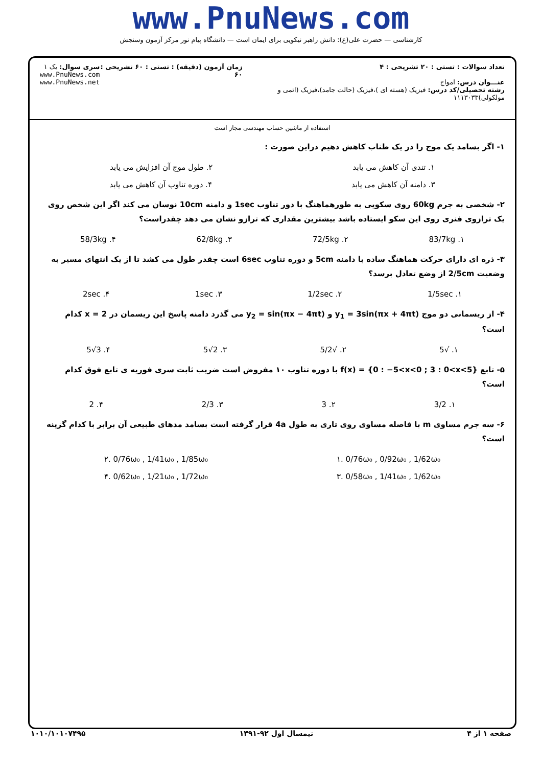www.PnuNews.com
کارشناسی — حضرت علی(ع): دانش راهبر نیکویی برای ایمان است — دانشگاه پیام نور مرکز آزمون وسنجش
تعداد سوالات : تستی : ۲۰ تشریحی : ۴
عنـــوان درس: امواج
رشته تحصیلی/کد درس: فیزیک (هسته ای )،فیزیک (حالت جامد)،فیزیک (اتمی و مولکولی)۱۱۱۳۰۳۳
زمان آزمون (دقیقه) : تستی : ۶۰ تشریحی : ۶۰
سری سوال: یک ۱
www.PnuNews.com
www.PnuNews.net
استفاده از ماشین حساب مهندسی مجاز است
۱- اگر بسامد یک موج را در یک طناب کاهش دهیم دراین صورت :
۱. تندی آن کاهش می یابد ۲. طول موج آن افزایش می یابد
۳. دامنه آن کاهش می یابد ۴. دوره تناوب آن کاهش می یابد
۲- شخصی به جرم 60kg روی سکویی به طورهماهنگ با دور تناوب 1sec و دامنه 10cm نوسان می کند اگر این شخص روی یک ترازوی فنری روی این سکو ایستاده باشد بیشترین مقداری که ترازو نشان می دهد چقدراست؟
۱. 83/7kg ۲. 72/5kg ۳. 62/8kg ۴. 58/3kg
۳- ذره ای دارای حرکت هماهنگ ساده با دامنه 5cm و دوره تناوب 6sec است چقدر طول می کشد تا از یک انتهای مسیر به وضعیت 2/5cm از وضع تعادل برسد؟
۱. 1/5sec ۲. 1/2sec ۳. 1sec ۴. 2sec
۴- از ریسمانی دو موج y<sub>1</sub> = 3sin(πx + 4πt) و y<sub>2</sub> = sin(πx − 4πt) می گذرد دامنه پاسخ این ریسمان در x = 2 کدام است؟
۱. √5 ۲. √5/2 ۳. 2√5 ۴. 3√5
۵- تابع f(x) = {0 : −5<x<0 ; 3 : 0<x<5} با دوره تناوب ۱۰ مفروض است ضریب ثابت سری فوریه ی تابع فوق کدام است؟
۱. 3/2 ۲. 3 ۳. 2/3 ۴. 2
۶- سه جرم مساوی m با فاصله مساوی روی تاری به طول 4a قرار گرفته است بسامد مدهای طبیعی آن برابر با کدام گزینه است؟
۱. 0/76ω₀ , 0/92ω₀ , 1/62ω₀ ۲. 0/76ω₀ , 1/41ω₀ , 1/85ω₀
۳. 0/58ω₀ , 1/41ω₀ , 1/62ω₀ ۴. 0/62ω₀ , 1/21ω₀ , 1/72ω₀
صفحه ۱ از ۴ نیمسال اول ۹۲-۱۳۹۱ ۱۰۱۰/۱۰۱۰۷۴۹۵